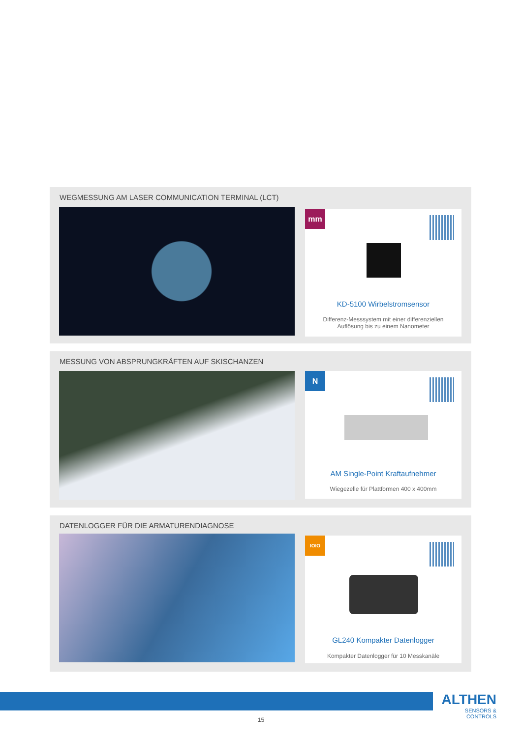WEGMESSUNG AM LASER COMMUNICATION TERMINAL (LCT)
mm
KD-5100 Wirbelstromsensor
Differenz-Messsystem mit einer differenziellen
Auflösung bis zu einem Nanometer
MESSUNG VON ABSPRUNGKRÄFTEN AUF SKISCHANZEN
N
AM Single-Point Kraftaufnehmer
Wiegezelle für Plattformen 400 x 400mm
DATENLOGGER FÜR DIE ARMATURENDIAGNOSE
IOIO
GL240 Kompakter Datenlogger
Kompakter Datenlogger für 10 Messkanäle
ALTHEN
SENSORS & CONTROLS
15